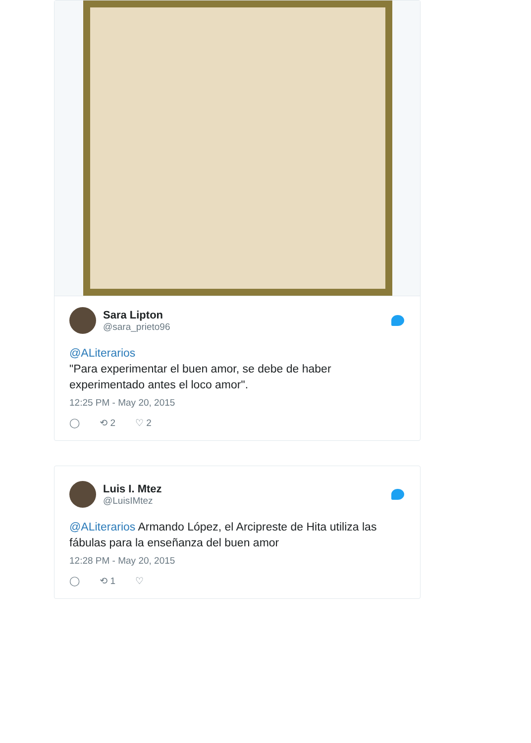Sara Lipton
@sara_prieto96
@ALiterarios
"Para experimentar el buen amor, se debe de haber experimentado antes el loco amor".
12:25 PM - May 20, 2015
◯ ⟲ 2 ♡ 2
Luis I. Mtez
@LuisIMtez
@ALiterarios Armando López, el Arcipreste de Hita utiliza las fábulas para la enseñanza del buen amor
12:28 PM - May 20, 2015
◯ ⟲ 1 ♡